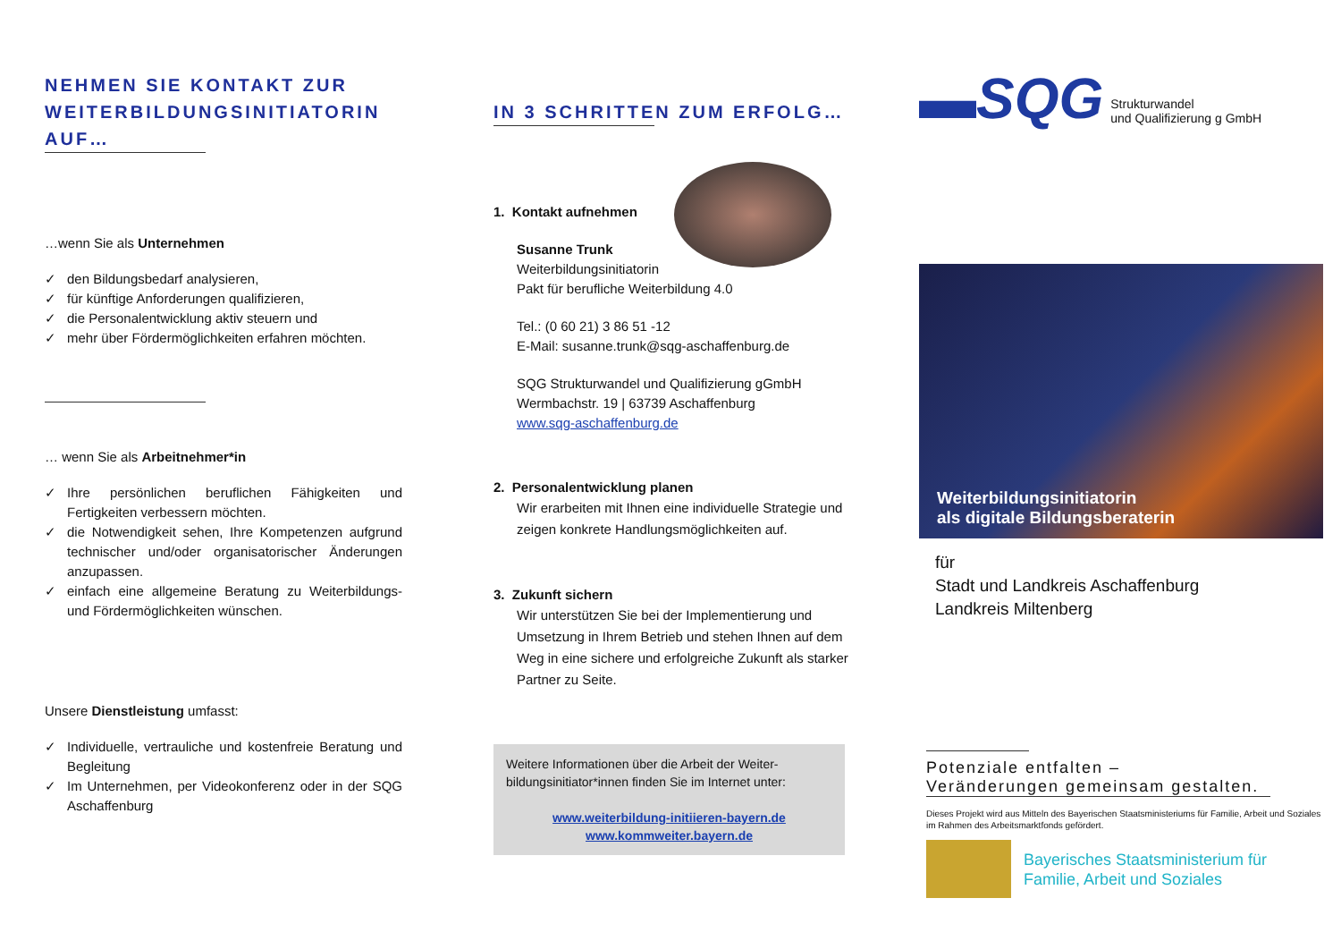NEHMEN SIE KONTAKT ZUR WEITERBILDUNGSINITIATORIN AUF…
…wenn Sie als Unternehmen
✓ den Bildungsbedarf analysieren,
✓ für künftige Anforderungen qualifizieren,
✓ die Personalentwicklung aktiv steuern und
✓ mehr über Fördermöglichkeiten erfahren möchten.
… wenn Sie als Arbeitnehmer*in
✓ Ihre persönlichen beruflichen Fähigkeiten und Fertigkeiten verbessern möchten.
✓ die Notwendigkeit sehen, Ihre Kompetenzen aufgrund technischer und/oder organisatorischer Änderungen anzupassen.
✓ einfach eine allgemeine Beratung zu Weiterbildungs- und Fördermöglichkeiten wünschen.
Unsere Dienstleistung umfasst:
✓ Individuelle, vertrauliche und kostenfreie Beratung und Begleitung
✓ Im Unternehmen, per Videokonferenz oder in der SQG Aschaffenburg
IN 3 SCHRITTEN ZUM ERFOLG…
1. Kontakt aufnehmen
Susanne Trunk
Weiterbildungsinitiatorin
Pakt für berufliche Weiterbildung 4.0
Tel.: (0 60 21) 3 86 51 -12
E-Mail: susanne.trunk@sqg-aschaffenburg.de
SQG Strukturwandel und Qualifizierung gGmbH
Wermbachstr. 19 | 63739 Aschaffenburg
www.sqg-aschaffenburg.de
2. Personalentwicklung planen
Wir erarbeiten mit Ihnen eine individuelle Strategie und zeigen konkrete Handlungsmöglichkeiten auf.
3. Zukunft sichern
Wir unterstützen Sie bei der Implementierung und Umsetzung in Ihrem Betrieb und stehen Ihnen auf dem Weg in eine sichere und erfolgreiche Zukunft als starker Partner zu Seite.
Weitere Informationen über die Arbeit der Weiter-bildungsinitiator*innen finden Sie im Internet unter:
www.weiterbildung-initiieren-bayern.de
www.kommweiter.bayern.de
▬SQG Strukturwandel
und Qualifizierung g GmbH
Weiterbildungsinitiatorin
als digitale Bildungsberaterin
für
Stadt und Landkreis Aschaffenburg
Landkreis Miltenberg
Potenziale entfalten –
Veränderungen gemeinsam gestalten.
Dieses Projekt wird aus Mitteln des Bayerischen Staatsministeriums für Familie, Arbeit und Soziales im Rahmen des Arbeitsmarktfonds gefördert.
Bayerisches Staatsministerium für
Familie, Arbeit und Soziales